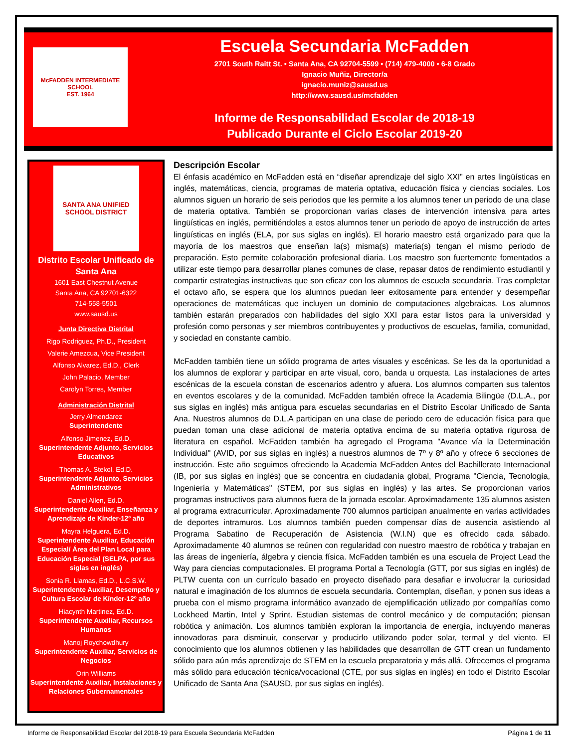McFADDEN INTERMEDIATE SCHOOL
EST. 1964
Escuela Secundaria McFadden
2701 South Raitt St. • Santa Ana, CA 92704-5599 • (714) 479-4000 • 6-8 Grado
Ignacio Muñiz, Director/a
ignacio.muniz@sausd.us
http://www.sausd.us/mcfadden
Informe de Responsabilidad Escolar de 2018-19
Publicado Durante el Ciclo Escolar 2019-20
SANTA ANA UNIFIED SCHOOL DISTRICT
Distrito Escolar Unificado de Santa Ana
1601 East Chestnut Avenue
Santa Ana, CA 92701-6322
714-558-5501
www.sausd.us
Junta Directiva Distrital
Rigo Rodriguez, Ph.D., President
Valerie Amezcua, Vice President
Alfonso Alvarez, Ed.D., Clerk
John Palacio, Member
Carolyn Torres, Member
Administración Distrital
Jerry Almendarez
Superintendente
Alfonso Jimenez, Ed.D.
Superintendente Adjunto, Servicios Educativos
Thomas A. Stekol, Ed.D.
Superintendente Adjunto, Servicios Administrativos
Daniel Allen, Ed.D.
Superintendente Auxiliar, Enseñanza y Aprendizaje de Kínder-12º año
Mayra Helguera, Ed.D.
Superintendente Auxiliar, Educación Especial/ Área del Plan Local para Educación Especial (SELPA, por sus siglas en inglés)
Sonia R. Llamas, Ed.D., L.C.S.W.
Superintendente Auxiliar, Desempeño y Cultura Escolar de Kínder-12º año
Hiacynth Martinez, Ed.D.
Superintendente Auxiliar, Recursos Humanos
Manoj Roychowdhury
Superintendente Auxiliar, Servicios de Negocios
Orin Williams
Superintendente Auxiliar, Instalaciones y Relaciones Gubernamentales
Descripción Escolar
El énfasis académico en McFadden está en “diseñar aprendizaje del siglo XXI” en artes lingüísticas en inglés, matemáticas, ciencia, programas de materia optativa, educación física y ciencias sociales. Los alumnos siguen un horario de seis periodos que les permite a los alumnos tener un periodo de una clase de materia optativa. También se proporcionan varias clases de intervención intensiva para artes lingüísticas en inglés, permitiéndoles a estos alumnos tener un periodo de apoyo de instrucción de artes lingüísticas en inglés (ELA, por sus siglas en inglés). El horario maestro está organizado para que la mayoría de los maestros que enseñan la(s) misma(s) materia(s) tengan el mismo periodo de preparación. Esto permite colaboración profesional diaria. Los maestro son fuertemente fomentados a utilizar este tiempo para desarrollar planes comunes de clase, repasar datos de rendimiento estudiantil y compartir estrategias instructivas que son eficaz con los alumnos de escuela secundaria. Tras completar el octavo año, se espera que los alumnos puedan leer exitosamente para entender y desempeñar operaciones de matemáticas que incluyen un dominio de computaciones algebraicas. Los alumnos también estarán preparados con habilidades del siglo XXI para estar listos para la universidad y profesión como personas y ser miembros contribuyentes y productivos de escuelas, familia, comunidad, y sociedad en constante cambio.
McFadden también tiene un sólido programa de artes visuales y escénicas. Se les da la oportunidad a los alumnos de explorar y participar en arte visual, coro, banda u orquesta. Las instalaciones de artes escénicas de la escuela constan de escenarios adentro y afuera. Los alumnos comparten sus talentos en eventos escolares y de la comunidad. McFadden también ofrece la Academia Bilingüe (D.L.A., por sus siglas en inglés) más antigua para escuelas secundarias en el Distrito Escolar Unificado de Santa Ana. Nuestros alumnos de D.L.A participan en una clase de periodo cero de educación física para que puedan toman una clase adicional de materia optativa encima de su materia optativa rigurosa de literatura en español. McFadden también ha agregado el Programa "Avance vía la Determinación Individual" (AVID, por sus siglas en inglés) a nuestros alumnos de 7º y 8º año y ofrece 6 secciones de instrucción. Este año seguimos ofreciendo la Academia McFadden Antes del Bachillerato Internacional (IB, por sus siglas en inglés) que se concentra en ciudadanía global, Programa "Ciencia, Tecnología, Ingeniería y Matemáticas" (STEM, por sus siglas en inglés) y las artes. Se proporcionan varios programas instructivos para alumnos fuera de la jornada escolar. Aproximadamente 135 alumnos asisten al programa extracurricular. Aproximadamente 700 alumnos participan anualmente en varias actividades de deportes intramuros. Los alumnos también pueden compensar días de ausencia asistiendo al Programa Sabatino de Recuperación de Asistencia (W.I.N) que es ofrecido cada sábado. Aproximadamente 40 alumnos se reúnen con regularidad con nuestro maestro de robótica y trabajan en las áreas de ingeniería, álgebra y ciencia física. McFadden también es una escuela de Project Lead the Way para ciencias computacionales. El programa Portal a Tecnología (GTT, por sus siglas en inglés) de PLTW cuenta con un currículo basado en proyecto diseñado para desafiar e involucrar la curiosidad natural e imaginación de los alumnos de escuela secundaria. Contemplan, diseñan, y ponen sus ideas a prueba con el mismo programa informático avanzado de ejemplificación utilizado por compañías como Lockheed Martin, Intel y Sprint. Estudian sistemas de control mecánico y de computación; piensan robótica y animación. Los alumnos también exploran la importancia de energía, incluyendo maneras innovadoras para disminuir, conservar y producirlo utilizando poder solar, termal y del viento. El conocimiento que los alumnos obtienen y las habilidades que desarrollan de GTT crean un fundamento sólido para aún más aprendizaje de STEM en la escuela preparatoria y más allá. Ofrecemos el programa más sólido para educación técnica/vocacional (CTE, por sus siglas en inglés) en todo el Distrito Escolar Unificado de Santa Ana (SAUSD, por sus siglas en inglés).
Informe de Responsabilidad Escolar del 2018-19 para Escuela Secundaria McFadden Página 1 de 11